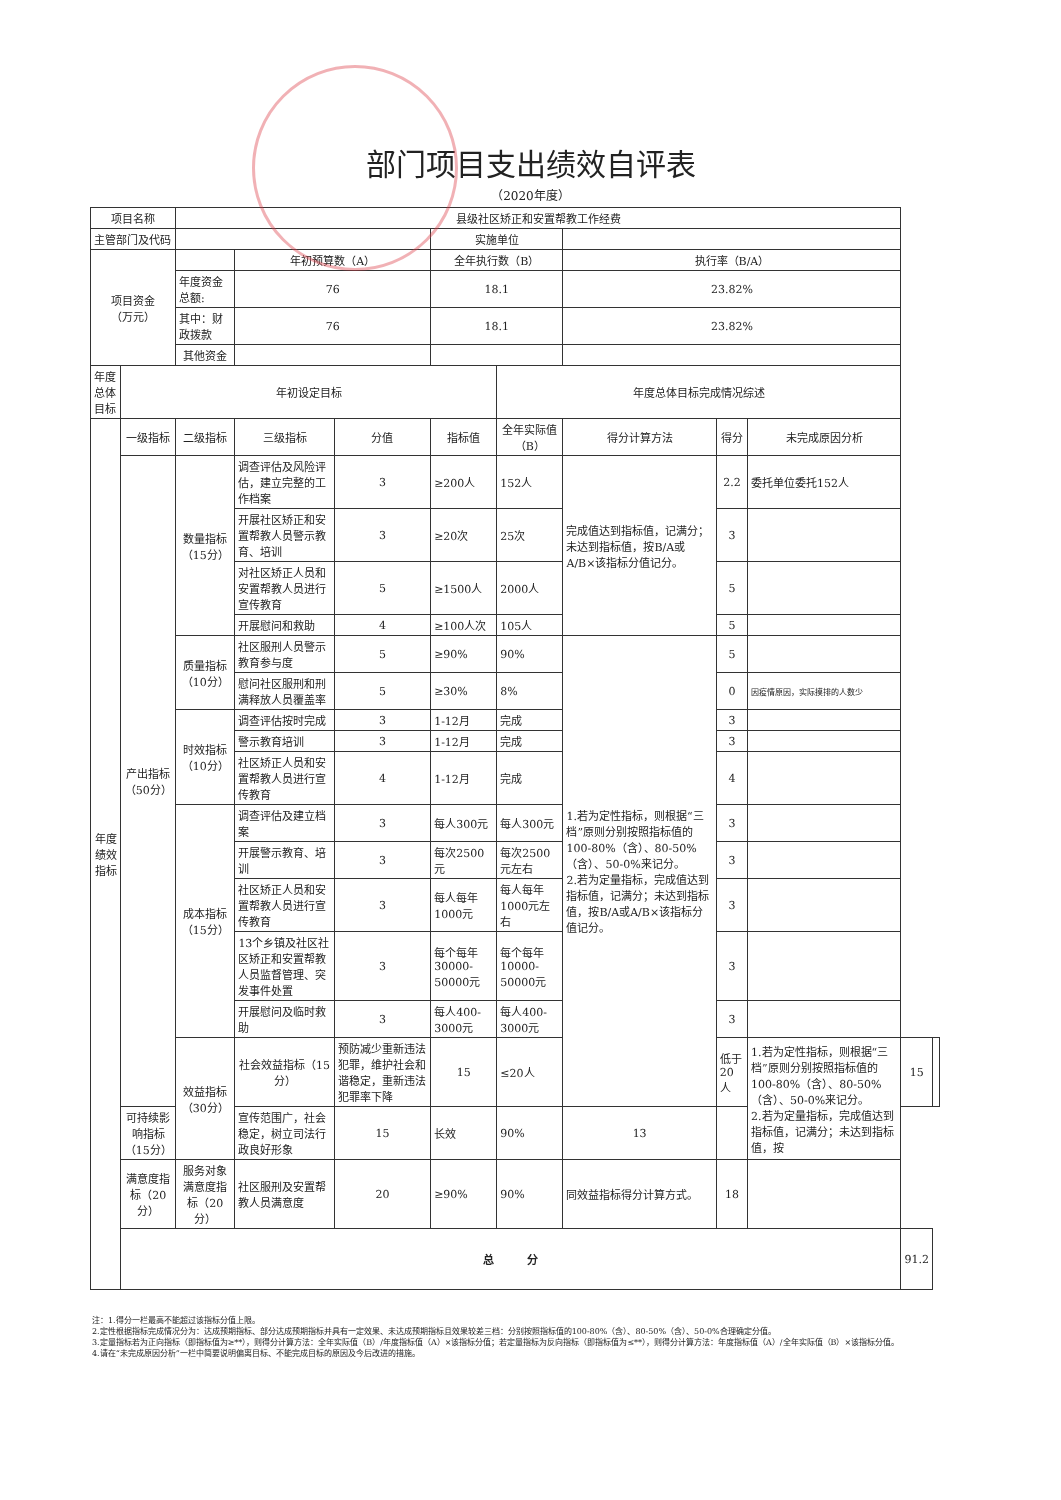部门项目支出绩效自评表
（2020年度）
| 项目名称 | | 县级社区矫正和安置帮教工作经费 | | | | | | | | | |
| 主管部门及代码 | | | | | 实施单位 | | | | | | |
| 项目资金 （万元） | | | 年初预算数（A） | | 全年执行数（B） | | 执行率（B/A） | | | | |
| | | 年度资金总额: | 76 | | 18.1 | | 23.82% | | | | |
| | | 其中：财政拨款 | 76 | | 18.1 | | 23.82% | | | | |
| | | 其他资金 | | | | | | | | | |
| 年度总体目标 | 年初设定目标 | | | | | 年度总体目标完成情况综述 | | | | | |
| 年度绩效指标 | 一级指标 | 二级指标 | 三级指标 | 分值 | 指标值 | 全年实际值（B） | 得分计算方法 | 得分 | 未完成原因分析 | | |
| | 产出指标（50分） | 数量指标（15分） | 调查评估及风险评估，建立完整的工作档案 | 3 | ≥200人 | 152人 | 完成值达到指标值，记满分；未达到指标值，按B/A或A/B×该指标分值记分。 | 2.2 | 委托单位委托152人 | | |
| | | | 开展社区矫正和安置帮教人员警示教育、培训 | 3 | ≥20次 | 25次 | | 3 | | | |
| | | | 对社区矫正人员和安置帮教人员进行宣传教育 | 5 | ≥1500人 | 2000人 | | 5 | | | |
| | | | 开展慰问和救助 | 4 | ≥100人次 | 105人 | | 5 | | | |
| | | 质量指标（10分） | 社区服刑人员警示教育参与度 | 5 | ≥90% | 90% | 1.若为定性指标，则根据“三档”原则分别按照指标值的100-80%（含）、80-50%（含）、50-0%来记分。 2.若为定量指标，完成值达到指标值，记满分；未达到指标值，按B/A或A/B×该指标分值记分。 | 5 | | | |
| | | | 慰问社区服刑和刑满释放人员覆盖率 | 5 | ≥30% | 8% | | 0 | 因疫情原因，实际摸排的人数少 | | |
| | | 时效指标（10分） | 调查评估按时完成 | 3 | 1-12月 | 完成 | | 3 | | | |
| | | | 警示教育培训 | 3 | 1-12月 | 完成 | | 3 | | | |
| | | | 社区矫正人员和安置帮教人员进行宣传教育 | 4 | 1-12月 | 完成 | | 4 | | | |
| | | 成本指标（15分） | 调查评估及建立档案 | 3 | 每人300元 | 每人300元 | | 3 | | | |
| | | | 开展警示教育、培训 | 3 | 每次2500元 | 每次2500元左右 | | 3 | | | |
| | | | 社区矫正人员和安置帮教人员进行宣传教育 | 3 | 每人每年1000元 | 每人每年1000元左右 | | 3 | | | |
| | | | 13个乡镇及社区社区矫正和安置帮教人员监督管理、突发事件处置 | 3 | 每个每年30000-50000元 | 每个每年10000-50000元 | | 3 | | | |
| | | | 开展慰问及临时救助 | 3 | 每人400-3000元 | 每人400-3000元 | | 3 | | | |
| | | 效益指标（30分） | 社会效益指标（15分） | 预防减少重新违法犯罪，维护社会和谐稳定，重新违法犯罪率下降 | 15 | ≤20人 | | 低于20人 | 1.若为定性指标，则根据“三档”原则分别按照指标值的100-80%（含）、80-50%（含）、50-0%来记分。 2.若为定量指标，完成值达到指标值，记满分；未达到指标值，按 | 15 | |
| | 可持续影响指标（15分） | | 宣传范围广，社会稳定，树立司法行政良好形象 | 15 | 长效 | 90% | 13 | | | | |
| | 满意度指标（20分） | 服务对象满意度指标（20分） | 社区服刑及安置帮教人员满意度 | 20 | ≥90% | 90% | 同效益指标得分计算方式。 | 18 | | | |
| | 总 分 | | | | | | | | | 91.2 | |
注：1.得分一栏最高不能超过该指标分值上限。
2.定性根据指标完成情况分为：达成预期指标、部分达成预期指标并具有一定效果、未达成预期指标且效果较差三档：分别按照指标值的100-80%（含）、80-50%（含）、50-0%合理确定分值。
3.定量指标若为正向指标（即指标值为≥**），则得分计算方法：全年实际值（B）/年度指标值（A）×该指标分值；若定量指标为反向指标（即指标值为≤**），则得分计算方法：年度指标值（A）/全年实际值（B）×该指标分值。
4.请在“未完成原因分析”一栏中简要说明偏离目标、不能完成目标的原因及今后改进的措施。